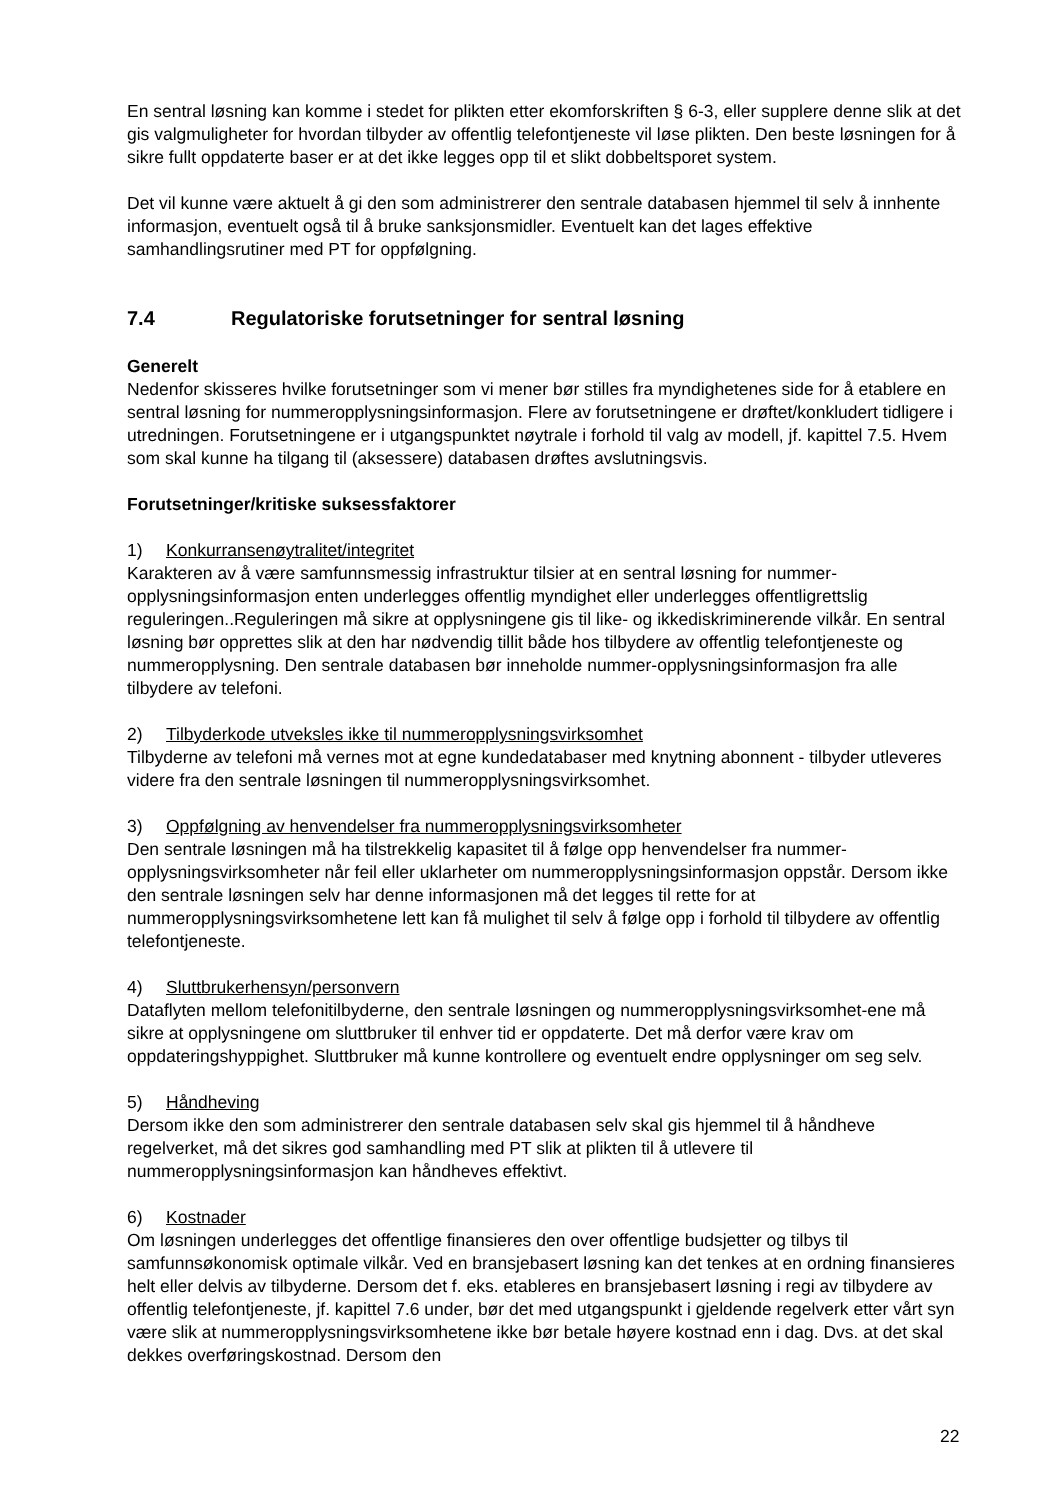En sentral løsning kan komme i stedet for plikten etter ekomforskriften § 6-3, eller supplere denne slik at det gis valgmuligheter for hvordan tilbyder av offentlig telefontjeneste vil løse plikten. Den beste løsningen for å sikre fullt oppdaterte baser er at det ikke legges opp til et slikt dobbeltsporet system.
Det vil kunne være aktuelt å gi den som administrerer den sentrale databasen hjemmel til selv å innhente informasjon, eventuelt også til å bruke sanksjonsmidler. Eventuelt kan det lages effektive samhandlingsrutiner med PT for oppfølgning.
7.4 Regulatoriske forutsetninger for sentral løsning
Generelt
Nedenfor skisseres hvilke forutsetninger som vi mener bør stilles fra myndighetenes side for å etablere en sentral løsning for nummeropplysningsinformasjon. Flere av forutsetningene er drøftet/konkludert tidligere i utredningen. Forutsetningene er i utgangspunktet nøytrale i forhold til valg av modell, jf. kapittel 7.5. Hvem som skal kunne ha tilgang til (aksessere) databasen drøftes avslutningsvis.
Forutsetninger/kritiske suksessfaktorer
1) Konkurransenøytralitet/integritet
Karakteren av å være samfunnsmessig infrastruktur tilsier at en sentral løsning for nummer-opplysningsinformasjon enten underlegges offentlig myndighet eller underlegges offentligrettslig reguleringen..Reguleringen må sikre at opplysningene gis til like- og ikkediskriminerende vilkår. En sentral løsning bør opprettes slik at den har nødvendig tillit både hos tilbydere av offentlig telefontjeneste og nummeropplysning. Den sentrale databasen bør inneholde nummer-opplysningsinformasjon fra alle tilbydere av telefoni.
2) Tilbyderkode utveksles ikke til nummeropplysningsvirksomhet
Tilbyderne av telefoni må vernes mot at egne kundedatabaser med knytning abonnent - tilbyder utleveres videre fra den sentrale løsningen til nummeropplysningsvirksomhet.
3) Oppfølgning av henvendelser fra nummeropplysningsvirksomheter
Den sentrale løsningen må ha tilstrekkelig kapasitet til å følge opp henvendelser fra nummer-opplysningsvirksomheter når feil eller uklarheter om nummeropplysningsinformasjon oppstår. Dersom ikke den sentrale løsningen selv har denne informasjonen må det legges til rette for at nummeropplysningsvirksomhetene lett kan få mulighet til selv å følge opp i forhold til tilbydere av offentlig telefontjeneste.
4) Sluttbrukerhensyn/personvern
Dataflyten mellom telefonitilbyderne, den sentrale løsningen og nummeropplysningsvirksomhet-ene må sikre at opplysningene om sluttbruker til enhver tid er oppdaterte. Det må derfor være krav om oppdateringshyppighet. Sluttbruker må kunne kontrollere og eventuelt endre opplysninger om seg selv.
5) Håndheving
Dersom ikke den som administrerer den sentrale databasen selv skal gis hjemmel til å håndheve regelverket, må det sikres god samhandling med PT slik at plikten til å utlevere til nummeropplysningsinformasjon kan håndheves effektivt.
6) Kostnader
Om løsningen underlegges det offentlige finansieres den over offentlige budsjetter og tilbys til samfunnsøkonomisk optimale vilkår. Ved en bransjebasert løsning kan det tenkes at en ordning finansieres helt eller delvis av tilbyderne. Dersom det f. eks. etableres en bransjebasert løsning i regi av tilbydere av offentlig telefontjeneste, jf. kapittel 7.6 under, bør det med utgangspunkt i gjeldende regelverk etter vårt syn være slik at nummeropplysningsvirksomhetene ikke bør betale høyere kostnad enn i dag. Dvs. at det skal dekkes overføringskostnad. Dersom den
22